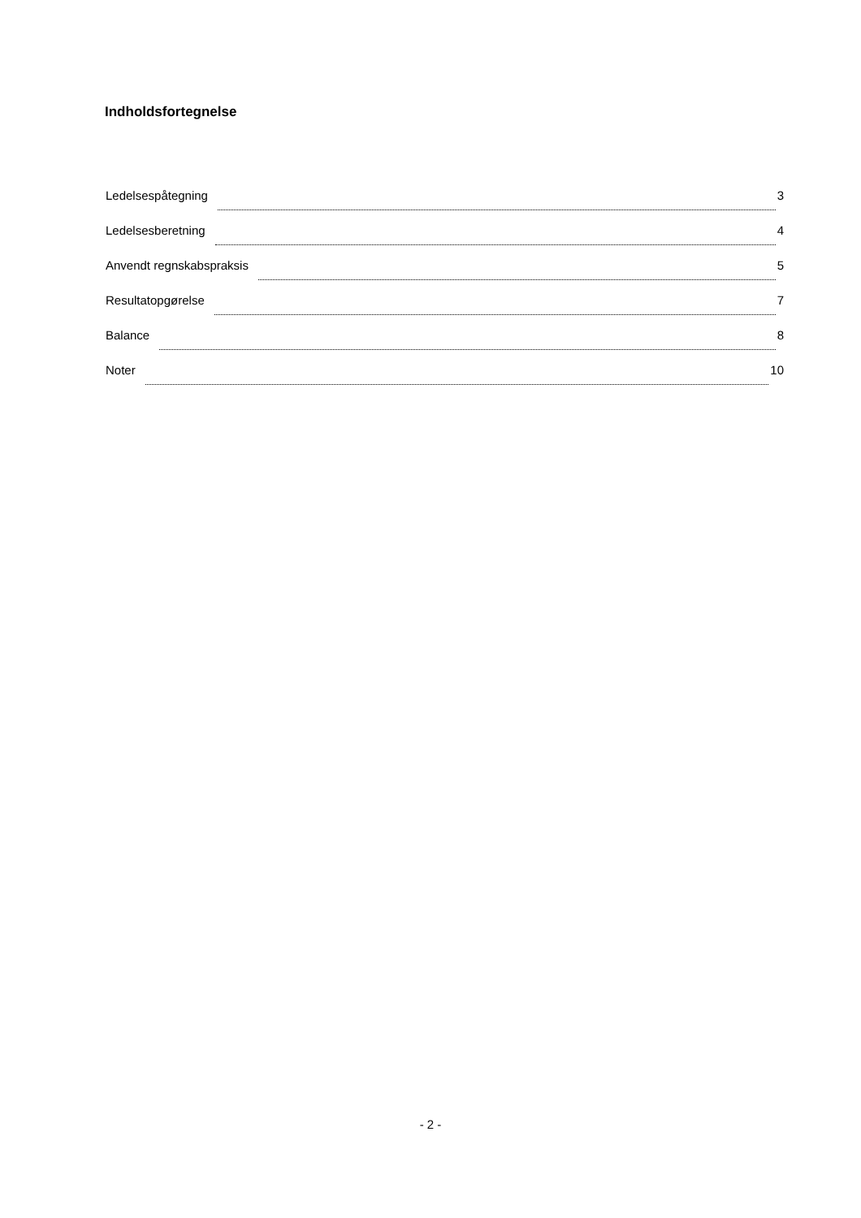Indholdsfortegnelse
Ledelsespåtegning 3
Ledelsesberetning 4
Anvendt regnskabspraksis 5
Resultatopgørelse 7
Balance 8
Noter 10
- 2 -